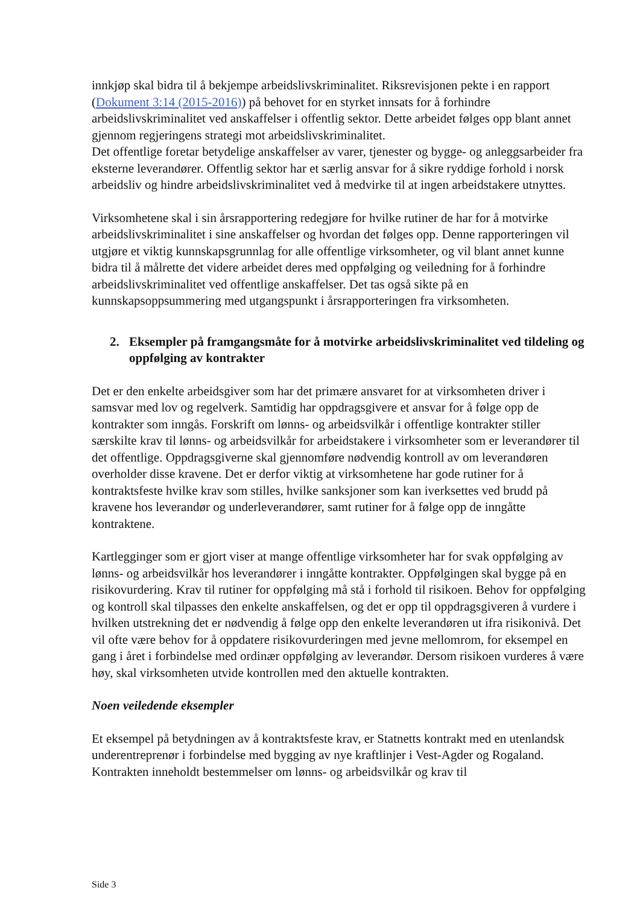innkjøp skal bidra til å bekjempe arbeidslivskriminalitet. Riksrevisjonen pekte i en rapport (Dokument 3:14 (2015-2016)) på behovet for en styrket innsats for å forhindre arbeidslivskriminalitet ved anskaffelser i offentlig sektor. Dette arbeidet følges opp blant annet gjennom regjeringens strategi mot arbeidslivskriminalitet.
Det offentlige foretar betydelige anskaffelser av varer, tjenester og bygge- og anleggsarbeider fra eksterne leverandører. Offentlig sektor har et særlig ansvar for å sikre ryddige forhold i norsk arbeidsliv og hindre arbeidslivskriminalitet ved å medvirke til at ingen arbeidstakere utnyttes.
Virksomhetene skal i sin årsrapportering redegjøre for hvilke rutiner de har for å motvirke arbeidslivskriminalitet i sine anskaffelser og hvordan det følges opp. Denne rapporteringen vil utgjøre et viktig kunnskapsgrunnlag for alle offentlige virksomheter, og vil blant annet kunne bidra til å målrette det videre arbeidet deres med oppfølging og veiledning for å forhindre arbeidslivskriminalitet ved offentlige anskaffelser. Det tas også sikte på en kunnskapsoppsummering med utgangspunkt i årsrapporteringen fra virksomheten.
2. Eksempler på framgangsmåte for å motvirke arbeidslivskriminalitet ved tildeling og oppfølging av kontrakter
Det er den enkelte arbeidsgiver som har det primære ansvaret for at virksomheten driver i samsvar med lov og regelverk. Samtidig har oppdragsgivere et ansvar for å følge opp de kontrakter som inngås. Forskrift om lønns- og arbeidsvilkår i offentlige kontrakter stiller særskilte krav til lønns- og arbeidsvilkår for arbeidstakere i virksomheter som er leverandører til det offentlige. Oppdragsgiverne skal gjennomføre nødvendig kontroll av om leverandøren overholder disse kravene. Det er derfor viktig at virksomhetene har gode rutiner for å kontraktsfeste hvilke krav som stilles, hvilke sanksjoner som kan iverksettes ved brudd på kravene hos leverandør og underleverandører, samt rutiner for å følge opp de inngåtte kontraktene.
Kartlegginger som er gjort viser at mange offentlige virksomheter har for svak oppfølging av lønns- og arbeidsvilkår hos leverandører i inngåtte kontrakter. Oppfølgingen skal bygge på en risikovurdering. Krav til rutiner for oppfølging må stå i forhold til risikoen. Behov for oppfølging og kontroll skal tilpasses den enkelte anskaffelsen, og det er opp til oppdragsgiveren å vurdere i hvilken utstrekning det er nødvendig å følge opp den enkelte leverandøren ut ifra risikonivå. Det vil ofte være behov for å oppdatere risikovurderingen med jevne mellomrom, for eksempel en gang i året i forbindelse med ordinær oppfølging av leverandør. Dersom risikoen vurderes å være høy, skal virksomheten utvide kontrollen med den aktuelle kontrakten.
Noen veiledende eksempler
Et eksempel på betydningen av å kontraktsfeste krav, er Statnetts kontrakt med en utenlandsk underentreprenør i forbindelse med bygging av nye kraftlinjer i Vest-Agder og Rogaland. Kontrakten inneholdt bestemmelser om lønns- og arbeidsvilkår og krav til
Side 3